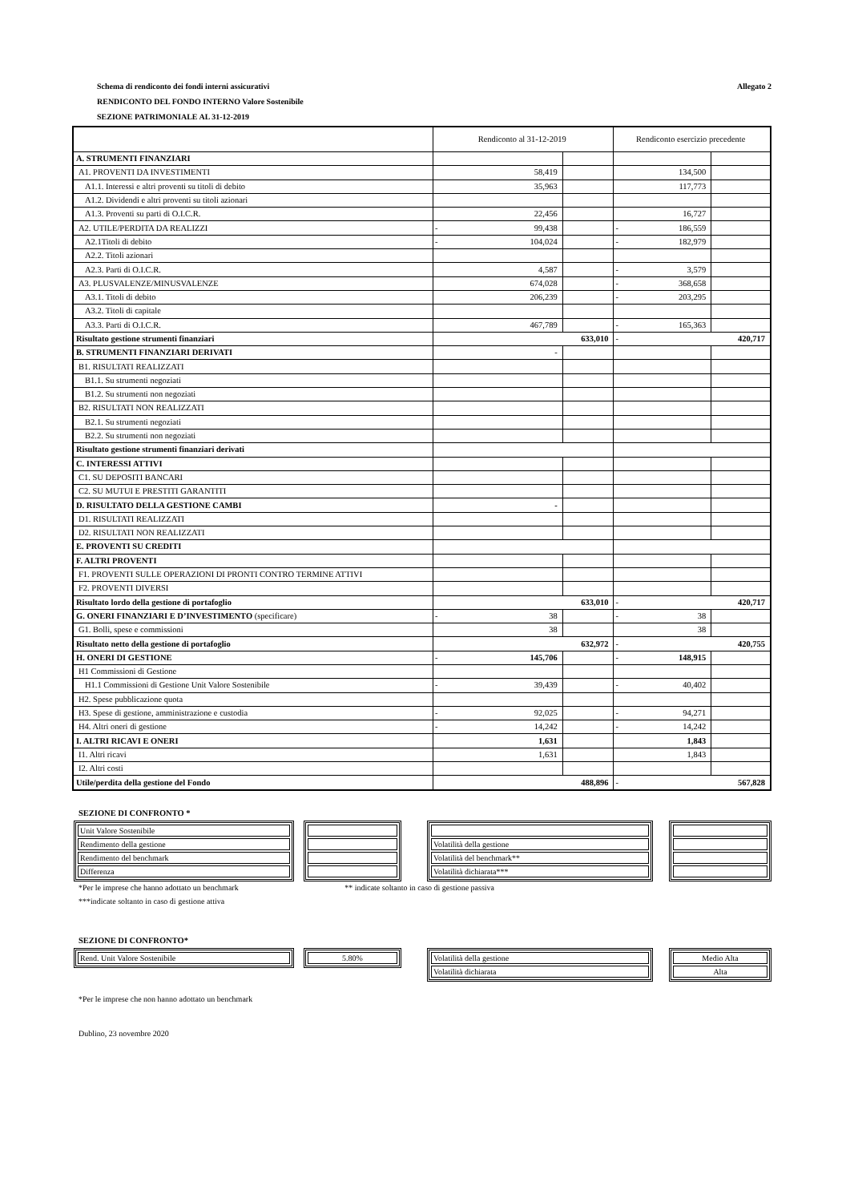Schema di rendiconto dei fondi interni assicurativi Allegato 2
RENDICONTO DEL FONDO INTERNO Valore Sostenibile
SEZIONE PATRIMONIALE AL 31-12-2019
| | Rendiconto al 31-12-2019 | | | Rendiconto esercizio precedente | | |
| A. STRUMENTI FINANZIARI | | | | | | |
| A1. PROVENTI DA INVESTIMENTI | | 58,419 | | | 134,500 | |
| A1.1. Interessi e altri proventi su titoli di debito | | 35,963 | | | 117,773 | |
| A1.2. Dividendi e altri proventi su titoli azionari | | | | | | |
| A1.3. Proventi su parti di O.I.C.R. | | 22,456 | | | 16,727 | |
| A2. UTILE/PERDITA DA REALIZZI | - | 99,438 | | - | 186,559 | |
| A2.1Titoli di debito | - | 104,024 | | - | 182,979 | |
| A2.2. Titoli azionari | | | | | | |
| A2.3. Parti di O.I.C.R. | | 4,587 | | - | 3,579 | |
| A3. PLUSVALENZE/MINUSVALENZE | | 674,028 | | - | 368,658 | |
| A3.1. Titoli di debito | | 206,239 | | - | 203,295 | |
| A3.2. Titoli di capitale | | | | | | |
| A3.3. Parti di O.I.C.R. | | 467,789 | | - | 165,363 | |
| Risultato gestione strumenti finanziari | 633,010 | | | - | 420,717 | |
| B. STRUMENTI FINANZIARI DERIVATI | | - | | | | |
| B1. RISULTATI REALIZZATI | | | | | | |
| B1.1. Su strumenti negoziati | | | | | | |
| B1.2. Su strumenti non negoziati | | | | | | |
| B2. RISULTATI NON REALIZZATI | | | | | | |
| B2.1. Su strumenti negoziati | | | | | | |
| B2.2. Su strumenti non negoziati | | | | | | |
| Risultato gestione strumenti finanziari derivati | | | | | | |
| C. INTERESSI ATTIVI | | | | | | |
| C1. SU DEPOSITI BANCARI | | | | | | |
| C2. SU MUTUI E PRESTITI GARANTITI | | | | | | |
| D. RISULTATO DELLA GESTIONE CAMBI | | - | | | | |
| D1. RISULTATI REALIZZATI | | | | | | |
| D2. RISULTATI NON REALIZZATI | | | | | | |
| E. PROVENTI SU CREDITI | | | | | | |
| F. ALTRI PROVENTI | | | | | | |
| F1. PROVENTI SULLE OPERAZIONI DI PRONTI CONTRO TERMINE ATTIVI | | | | | | |
| F2. PROVENTI DIVERSI | | | | | | |
| Risultato lordo della gestione di portafoglio | 633,010 | | | - | 420,717 | |
| G. ONERI FINANZIARI E D’INVESTIMENTO (specificare) | - | 38 | | - | 38 | |
| G1. Bolli, spese e commissioni | | 38 | | | 38 | |
| Risultato netto della gestione di portafoglio | 632,972 | | | - | 420,755 | |
| H. ONERI DI GESTIONE | - | 145,706 | | - | 148,915 | |
| H1 Commissioni di Gestione | | | | | | |
| H1.1 Commissioni di Gestione Unit Valore Sostenibile | - | 39,439 | | - | 40,402 | |
| H2. Spese pubblicazione quota | | | | | | |
| H3. Spese di gestione, amministrazione e custodia | - | 92,025 | | - | 94,271 | |
| H4. Altri oneri di gestione | - | 14,242 | | - | 14,242 | |
| I. ALTRI RICAVI E ONERI | | 1,631 | | | 1,843 | |
| I1. Altri ricavi | | 1,631 | | | 1,843 | |
| I2. Altri costi | | | | | | |
| Utile/perdita della gestione del Fondo | 488,896 | | | - | 567,828 | |
SEZIONE DI CONFRONTO *
| Unit Valore Sostenibile |
| Rendimento della gestione |
| Rendimento del benchmark |
| Differenza |
| Volatilità della gestione |
| Volatilità del benchmark** |
| Volatilità dichiarata*** |
*Per le imprese che hanno adottato un benchmark ** indicate soltanto in caso di gestione passiva
***indicate soltanto in caso di gestione attiva
SEZIONE DI CONFRONTO*
| Rend. Unit Valore Sostenibile |
| 5.80% |
| Volatilità della gestione |
| Volatilità dichiarata |
| Medio Alta |
| Alta |
*Per le imprese che non hanno adottato un benchmark
Dublino, 23 novembre 2020